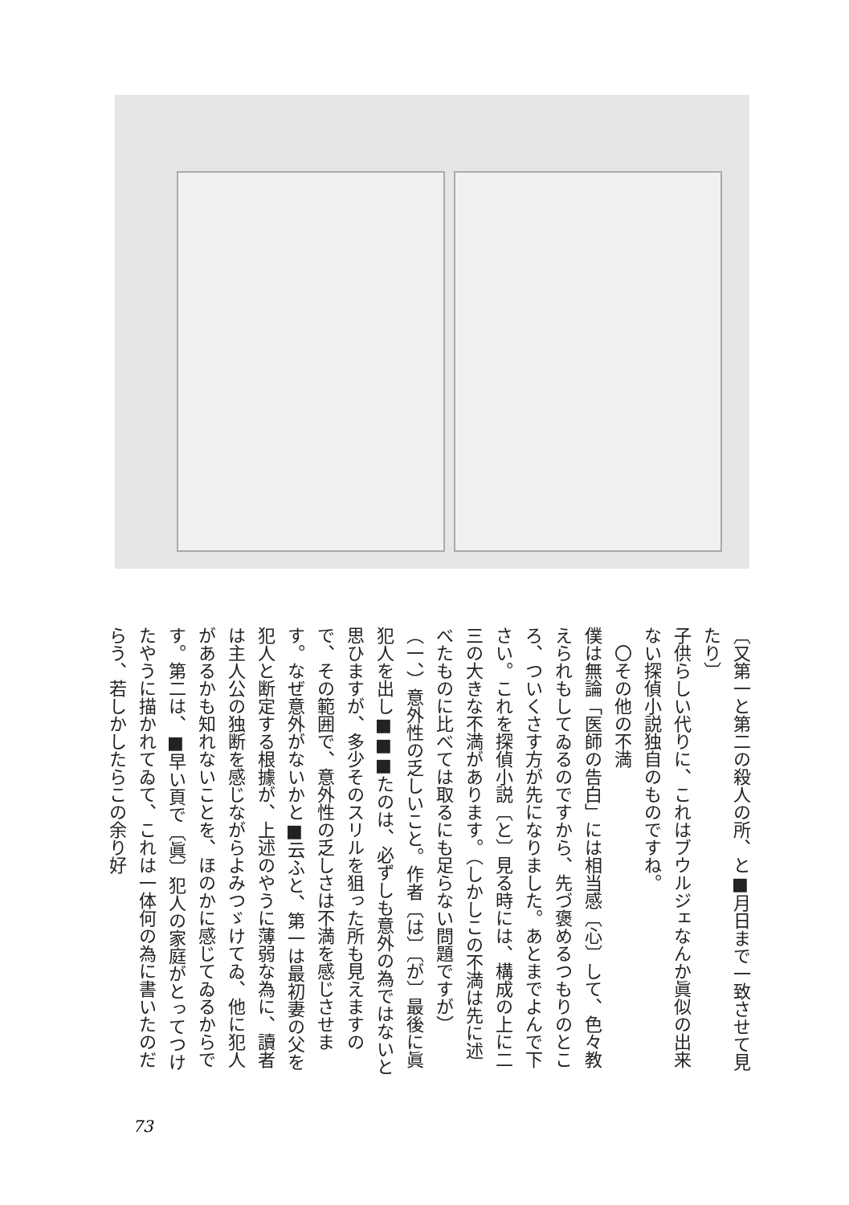〔又第一と第二の殺人の所、と■月日まで一致させて見たり〕
子供らしい代りに、これはブウルジェなんか眞似の出来ない探偵小説独自のものですね。
　〇その他の不満
僕は無論「医師の告白」には相当感〔心〕して、色々教えられもしてゐるのですから、先づ褒めるつもりのところ、ついくさす方が先になりました。あとまでよんで下さい。これを探偵小説〔と〕見る時には、構成の上に二三の大きな不満があります。（しかしこの不満は先に述べたものに比べては取るにも足らない問題ですが）
（一、）意外性の乏しいこと。作者〔は〕〔が〕最後に眞犯人を出し■■■たのは、必ずしも意外の為ではないと思ひますが、多少そのスリルを狙った所も見えますので、その範囲で、意外性の乏しさは不満を感じさせます。なぜ意外がないかと■云ふと、第一は最初妻の父を犯人と断定する根據が、上述のやうに薄弱な為に、讀者は主人公の独断を感じながらよみつゞけてゐ、他に犯人があるかも知れないことを、ほのかに感じてゐるからです。第二は、■早い頁で〔眞〕犯人の家庭がとってつけたやうに描かれてゐて、これは一体何の為に書いたのだらう、若しかしたらこの余り好
73